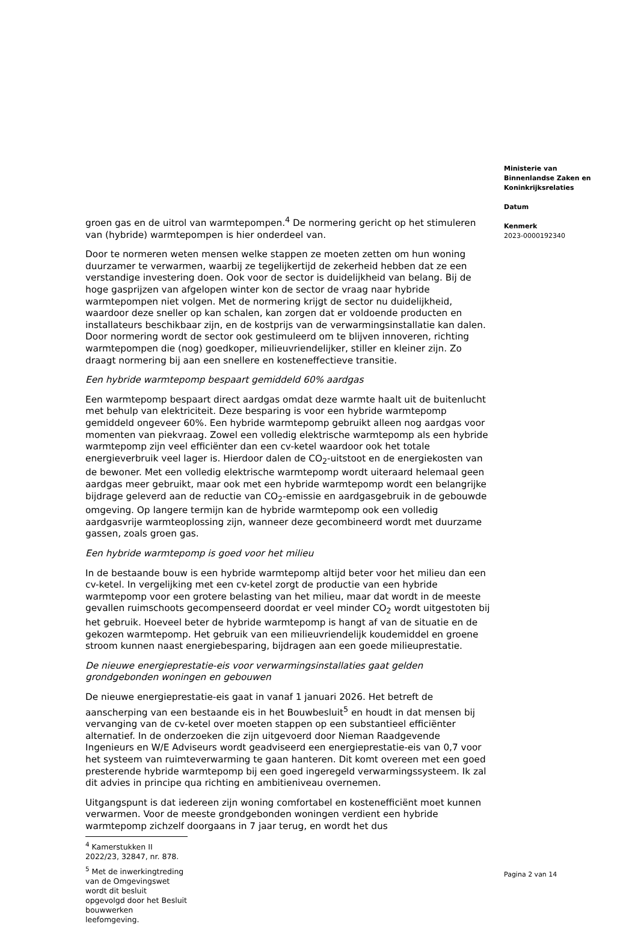Ministerie van
Binnenlandse Zaken en
Koninkrijksrelaties
Datum
Kenmerk
2023-0000192340
groen gas en de uitrol van warmtepompen.<sup>4</sup> De normering gericht op het stimuleren van (hybride) warmtepompen is hier onderdeel van.
Door te normeren weten mensen welke stappen ze moeten zetten om hun woning duurzamer te verwarmen, waarbij ze tegelijkertijd de zekerheid hebben dat ze een verstandige investering doen. Ook voor de sector is duidelijkheid van belang. Bij de hoge gasprijzen van afgelopen winter kon de sector de vraag naar hybride warmtepompen niet volgen. Met de normering krijgt de sector nu duidelijkheid, waardoor deze sneller op kan schalen, kan zorgen dat er voldoende producten en installateurs beschikbaar zijn, en de kostprijs van de verwarmingsinstallatie kan dalen. Door normering wordt de sector ook gestimuleerd om te blijven innoveren, richting warmtepompen die (nog) goedkoper, milieuvriendelijker, stiller en kleiner zijn. Zo draagt normering bij aan een snellere en kosteneffectieve transitie.
Een hybride warmtepomp bespaart gemiddeld 60% aardgas
Een warmtepomp bespaart direct aardgas omdat deze warmte haalt uit de buitenlucht met behulp van elektriciteit. Deze besparing is voor een hybride warmtepomp gemiddeld ongeveer 60%. Een hybride warmtepomp gebruikt alleen nog aardgas voor momenten van piekvraag. Zowel een volledig elektrische warmtepomp als een hybride warmtepomp zijn veel efficiënter dan een cv-ketel waardoor ook het totale energieverbruik veel lager is. Hierdoor dalen de CO<sub>2</sub>-uitstoot en de energiekosten van de bewoner. Met een volledig elektrische warmtepomp wordt uiteraard helemaal geen aardgas meer gebruikt, maar ook met een hybride warmtepomp wordt een belangrijke bijdrage geleverd aan de reductie van CO<sub>2</sub>-emissie en aardgasgebruik in de gebouwde omgeving. Op langere termijn kan de hybride warmtepomp ook een volledig aardgasvrije warmteoplossing zijn, wanneer deze gecombineerd wordt met duurzame gassen, zoals groen gas.
Een hybride warmtepomp is goed voor het milieu
In de bestaande bouw is een hybride warmtepomp altijd beter voor het milieu dan een cv-ketel. In vergelijking met een cv-ketel zorgt de productie van een hybride warmtepomp voor een grotere belasting van het milieu, maar dat wordt in de meeste gevallen ruimschoots gecompenseerd doordat er veel minder CO<sub>2</sub> wordt uitgestoten bij het gebruik. Hoeveel beter de hybride warmtepomp is hangt af van de situatie en de gekozen warmtepomp. Het gebruik van een milieuvriendelijk koudemiddel en groene stroom kunnen naast energiebesparing, bijdragen aan een goede milieuprestatie.
De nieuwe energieprestatie-eis voor verwarmingsinstallaties gaat gelden grondgebonden woningen en gebouwen
De nieuwe energieprestatie-eis gaat in vanaf 1 januari 2026. Het betreft de aanscherping van een bestaande eis in het Bouwbesluit<sup>5</sup> en houdt in dat mensen bij vervanging van de cv-ketel over moeten stappen op een substantieel efficiënter alternatief. In de onderzoeken die zijn uitgevoerd door Nieman Raadgevende Ingenieurs en W/E Adviseurs wordt geadviseerd een energieprestatie-eis van 0,7 voor het systeem van ruimteverwarming te gaan hanteren. Dit komt overeen met een goed presterende hybride warmtepomp bij een goed ingeregeld verwarmingssysteem. Ik zal dit advies in principe qua richting en ambitieniveau overnemen.
Uitgangspunt is dat iedereen zijn woning comfortabel en kostenefficiënt moet kunnen verwarmen. Voor de meeste grondgebonden woningen verdient een hybride warmtepomp zichzelf doorgaans in 7 jaar terug, en wordt het dus
<sup>4</sup> Kamerstukken II 2022/23, 32847, nr. 878.
<sup>5</sup> Met de inwerkingtreding van de Omgevingswet wordt dit besluit opgevolgd door het Besluit bouwwerken leefomgeving.
Pagina 2 van 14